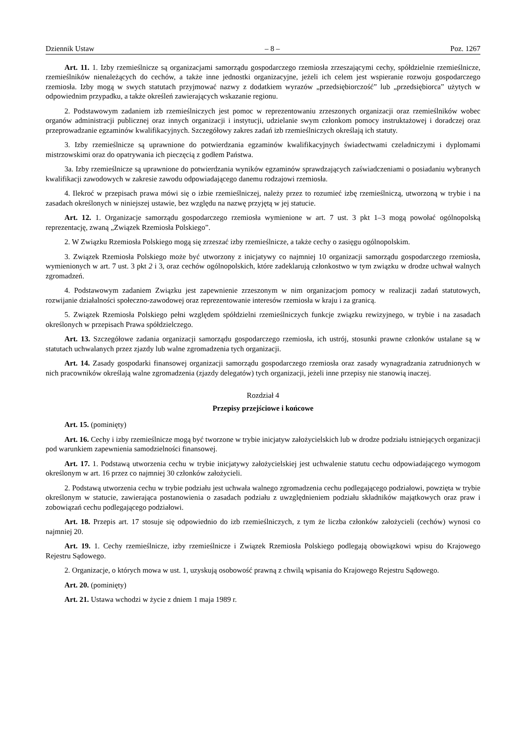Dziennik Ustaw – 8 – Poz. 1267
Art. 11. 1. Izby rzemieślnicze są organizacjami samorządu gospodarczego rzemiosła zrzeszającymi cechy, spółdzielnie rzemieślnicze, rzemieślników nienależących do cechów, a także inne jednostki organizacyjne, jeżeli ich celem jest wspieranie rozwoju gospodarczego rzemiosła. Izby mogą w swych statutach przyjmować nazwy z dodatkiem wyrazów „przedsiębiorczość” lub „przedsiębiorca” użytych w odpowiednim przypadku, a także określeń zawierających wskazanie regionu.
2. Podstawowym zadaniem izb rzemieślniczych jest pomoc w reprezentowaniu zrzeszonych organizacji oraz rzemieślników wobec organów administracji publicznej oraz innych organizacji i instytucji, udzielanie swym członkom pomocy instruktażowej i doradczej oraz przeprowadzanie egzaminów kwalifikacyjnych. Szczegółowy zakres zadań izb rzemieślniczych określają ich statuty.
3. Izby rzemieślnicze są uprawnione do potwierdzania egzaminów kwalifikacyjnych świadectwami czeladniczymi i dyplomami mistrzowskimi oraz do opatrywania ich pieczęcią z godłem Państwa.
3a. Izby rzemieślnicze są uprawnione do potwierdzania wyników egzaminów sprawdzających zaświadczeniami o posiadaniu wybranych kwalifikacji zawodowych w zakresie zawodu odpowiadającego danemu rodzajowi rzemiosła.
4. Ilekroć w przepisach prawa mówi się o izbie rzemieślniczej, należy przez to rozumieć izbę rzemieślniczą, utworzoną w trybie i na zasadach określonych w niniejszej ustawie, bez względu na nazwę przyjętą w jej statucie.
Art. 12. 1. Organizacje samorządu gospodarczego rzemiosła wymienione w art. 7 ust. 3 pkt 1–3 mogą powołać ogólnopolską reprezentację, zwaną „Związek Rzemiosła Polskiego”.
2. W Związku Rzemiosła Polskiego mogą się zrzeszać izby rzemieślnicze, a także cechy o zasięgu ogólnopolskim.
3. Związek Rzemiosła Polskiego może być utworzony z inicjatywy co najmniej 10 organizacji samorządu gospodarczego rzemiosła, wymienionych w art. 7 ust. 3 pkt 2 i 3, oraz cechów ogólnopolskich, które zadeklarują członkostwo w tym związku w drodze uchwał walnych zgromadzeń.
4. Podstawowym zadaniem Związku jest zapewnienie zrzeszonym w nim organizacjom pomocy w realizacji zadań statutowych, rozwijanie działalności społeczno-zawodowej oraz reprezentowanie interesów rzemiosła w kraju i za granicą.
5. Związek Rzemiosła Polskiego pełni względem spółdzielni rzemieślniczych funkcje związku rewizyjnego, w trybie i na zasadach określonych w przepisach Prawa spółdzielczego.
Art. 13. Szczegółowe zadania organizacji samorządu gospodarczego rzemiosła, ich ustrój, stosunki prawne członków ustalane są w statutach uchwalanych przez zjazdy lub walne zgromadzenia tych organizacji.
Art. 14. Zasady gospodarki finansowej organizacji samorządu gospodarczego rzemiosła oraz zasady wynagradzania zatrudnionych w nich pracowników określają walne zgromadzenia (zjazdy delegatów) tych organizacji, jeżeli inne przepisy nie stanowią inaczej.
Rozdział 4
Przepisy przejściowe i końcowe
Art. 15. (pominięty)
Art. 16. Cechy i izby rzemieślnicze mogą być tworzone w trybie inicjatyw założycielskich lub w drodze podziału istniejących organizacji pod warunkiem zapewnienia samodzielności finansowej.
Art. 17. 1. Podstawą utworzenia cechu w trybie inicjatywy założycielskiej jest uchwalenie statutu cechu odpowiadającego wymogom określonym w art. 16 przez co najmniej 30 członków założycieli.
2. Podstawą utworzenia cechu w trybie podziału jest uchwała walnego zgromadzenia cechu podlegającego podziałowi, powzięta w trybie określonym w statucie, zawierająca postanowienia o zasadach podziału z uwzględnieniem podziału składników majątkowych oraz praw i zobowiązań cechu podlegającego podziałowi.
Art. 18. Przepis art. 17 stosuje się odpowiednio do izb rzemieślniczych, z tym że liczba członków założycieli (cechów) wynosi co najmniej 20.
Art. 19. 1. Cechy rzemieślnicze, izby rzemieślnicze i Związek Rzemiosła Polskiego podlegają obowiązkowi wpisu do Krajowego Rejestru Sądowego.
2. Organizacje, o których mowa w ust. 1, uzyskują osobowość prawną z chwilą wpisania do Krajowego Rejestru Sądowego.
Art. 20. (pominięty)
Art. 21. Ustawa wchodzi w życie z dniem 1 maja 1989 r.